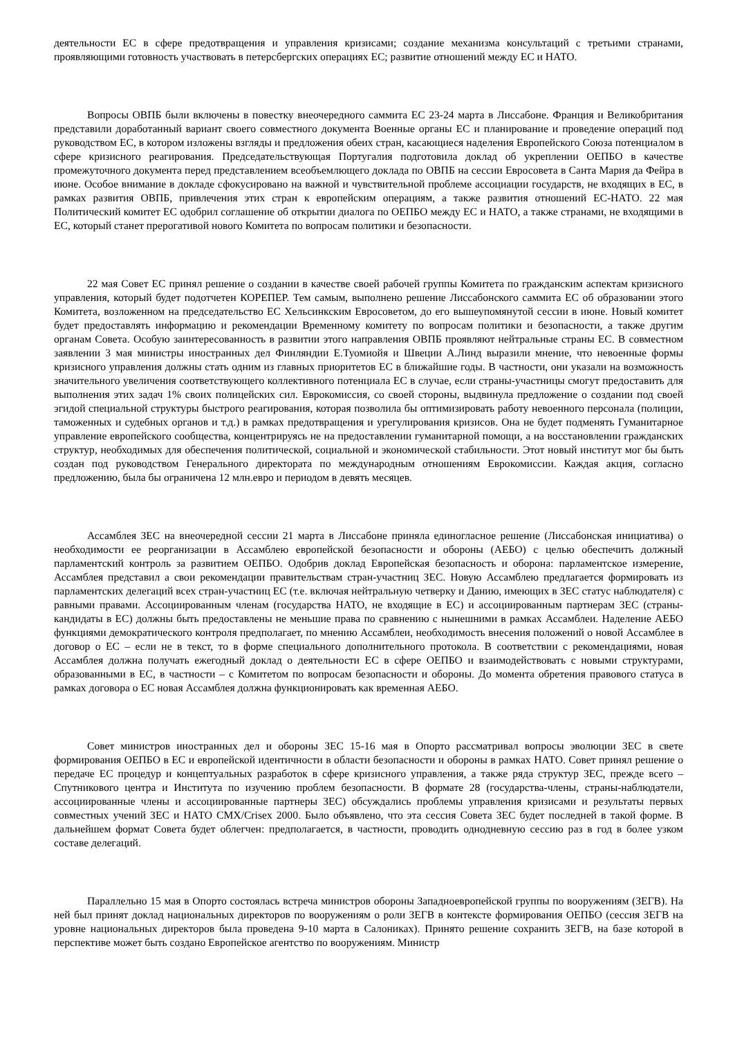деятельности ЕС в сфере предотвращения и управления кризисами; создание механизма консультаций с третьими странами, проявляющими готовность участвовать в петерсбергских операциях ЕС; развитие отношений между ЕС и НАТО.
Вопросы ОВПБ были включены в повестку внеочередного саммита ЕС 23-24 марта в Лиссабоне. Франция и Великобритания представили доработанный вариант своего совместного документа Военные органы ЕС и планирование и проведение операций под руководством ЕС, в котором изложены взгляды и предложения обеих стран, касающиеся наделения Европейского Союза потенциалом в сфере кризисного реагирования. Председательствующая Португалия подготовила доклад об укреплении ОЕПБО в качестве промежуточного документа перед представлением всеобъемлющего доклада по ОВПБ на сессии Евросовета в Санта Мария да Фейра в июне. Особое внимание в докладе сфокусировано на важной и чувствительной проблеме ассоциации государств, не входящих в ЕС, в рамках развития ОВПБ, привлечения этих стран к европейским операциям, а также развития отношений ЕС-НАТО. 22 мая Политический комитет ЕС одобрил соглашение об открытии диалога по ОЕПБО между ЕС и НАТО, а также странами, не входящими в ЕС, который станет прерогативой нового Комитета по вопросам политики и безопасности.
22 мая Совет ЕС принял решение о создании в качестве своей рабочей группы Комитета по гражданским аспектам кризисного управления, который будет подотчетен КОРЕПЕР. Тем самым, выполнено решение Лиссабонского саммита ЕС об образовании этого Комитета, возложенном на председательство ЕС Хельсинкским Евросоветом, до его вышеупомянутой сессии в июне. Новый комитет будет предоставлять информацию и рекомендации Временному комитету по вопросам политики и безопасности, а также другим органам Совета. Особую заинтересованность в развитии этого направления ОВПБ проявляют нейтральные страны ЕС. В совместном заявлении 3 мая министры иностранных дел Финляндии Е.Туомиойя и Швеции А.Линд выразили мнение, что невоенные формы кризисного управления должны стать одним из главных приоритетов ЕС в ближайшие годы. В частности, они указали на возможность значительного увеличения соответствующего коллективного потенциала ЕС в случае, если страны-участницы смогут предоставить для выполнения этих задач 1% своих полицейских сил. Еврокомиссия, со своей стороны, выдвинула предложение о создании под своей эгидой специальной структуры быстрого реагирования, которая позволила бы оптимизировать работу невоенного персонала (полиции, таможенных и судебных органов и т.д.) в рамках предотвращения и урегулирования кризисов. Она не будет подменять Гуманитарное управление европейского сообщества, концентрируясь не на предоставлении гуманитарной помощи, а на восстановлении гражданских структур, необходимых для обеспечения политической, социальной и экономической стабильности. Этот новый институт мог бы быть создан под руководством Генерального директората по международным отношениям Еврокомиссии. Каждая акция, согласно предложению, была бы ограничена 12 млн.евро и периодом в девять месяцев.
Ассамблея ЗЕС на внеочередной сессии 21 марта в Лиссабоне приняла единогласное решение (Лиссабонская инициатива) о необходимости ее реорганизации в Ассамблею европейской безопасности и обороны (АЕБО) с целью обеспечить должный парламентский контроль за развитием ОЕПБО. Одобрив доклад Европейская безопасность и оборона: парламентское измерение, Ассамблея представил а свои рекомендации правительствам стран-участниц ЗЕС. Новую Ассамблею предлагается формировать из парламентских делегаций всех стран-участниц ЕС (т.е. включая нейтральную четверку и Данию, имеющих в ЗЕС статус наблюдателя) с равными правами. Ассоциированным членам (государства НАТО, не входящие в ЕС) и ассоциированным партнерам ЗЕС (страны-кандидаты в ЕС) должны быть предоставлены не меньшие права по сравнению с нынешними в рамках Ассамблеи. Наделение АЕБО функциями демократического контроля предполагает, по мнению Ассамблеи, необходимость внесения положений о новой Ассамблее в договор о ЕС – если не в текст, то в форме специального дополнительного протокола. В соответствии с рекомендациями, новая Ассамблея должна получать ежегодный доклад о деятельности ЕС в сфере ОЕПБО и взаимодействовать с новыми структурами, образованными в ЕС, в частности – с Комитетом по вопросам безопасности и обороны. До момента обретения правового статуса в рамках договора о ЕС новая Ассамблея должна функционировать как временная АЕБО.
Совет министров иностранных дел и обороны ЗЕС 15-16 мая в Опорто рассматривал вопросы эволюции ЗЕС в свете формирования ОЕПБО в ЕС и европейской идентичности в области безопасности и обороны в рамках НАТО. Совет принял решение о передаче ЕС процедур и концептуальных разработок в сфере кризисного управления, а также ряда структур ЗЕС, прежде всего – Спутникового центра и Института по изучению проблем безопасности. В формате 28 (государства-члены, страны-наблюдатели, ассоциированные члены и ассоциированные партнеры ЗЕС) обсуждались проблемы управления кризисами и результаты первых совместных учений ЗЕС и НАТО CMX/Crisex 2000. Было объявлено, что эта сессия Совета ЗЕС будет последней в такой форме. В дальнейшем формат Совета будет облегчен: предполагается, в частности, проводить однодневную сессию раз в год в более узком составе делегаций.
Параллельно 15 мая в Опорто состоялась встреча министров обороны Западноевропейской группы по вооружениям (ЗЕГВ). На ней был принят доклад национальных директоров по вооружениям о роли ЗЕГВ в контексте формирования ОЕПБО (сессия ЗЕГВ на уровне национальных директоров была проведена 9-10 марта в Салониках). Принято решение сохранить ЗЕГВ, на базе которой в перспективе может быть создано Европейское агентство по вооружениям. Министр